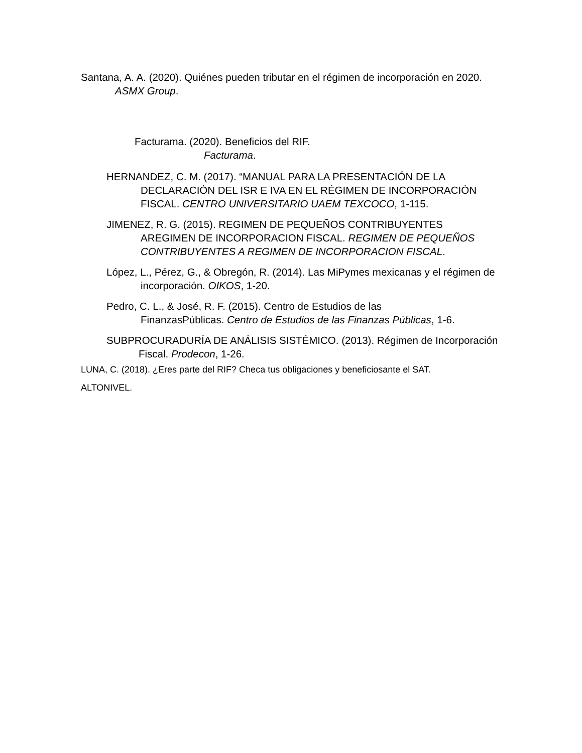Santana, A. A. (2020). Quiénes pueden tributar en el régimen de incorporación en 2020. ASMX Group.
Facturama. (2020). Beneficios del RIF. Facturama.
HERNANDEZ, C. M. (2017). “MANUAL PARA LA PRESENTACIÓN DE LA DECLARACIÓN DEL ISR E IVA EN EL RÉGIMEN DE INCORPORACIÓN FISCAL. CENTRO UNIVERSITARIO UAEM TEXCOCO, 1-115.
JIMENEZ, R. G. (2015). REGIMEN DE PEQUEÑOS CONTRIBUYENTES AREGIMEN DE INCORPORACION FISCAL. REGIMEN DE PEQUEÑOS CONTRIBUYENTES A REGIMEN DE INCORPORACION FISCAL.
López, L., Pérez, G., & Obregón, R. (2014). Las MiPymes mexicanas y el régimen de incorporación. OIKOS, 1-20.
Pedro, C. L., & José, R. F. (2015). Centro de Estudios de las FinanzasPúblicas. Centro de Estudios de las Finanzas Públicas, 1-6.
SUBPROCURADURÍA DE ANÁLISIS SISTÉMICO. (2013). Régimen de Incorporación Fiscal. Prodecon, 1-26.
LUNA, C. (2018). ¿Eres parte del RIF? Checa tus obligaciones y beneficiosante el SAT.
ALTONIVEL.